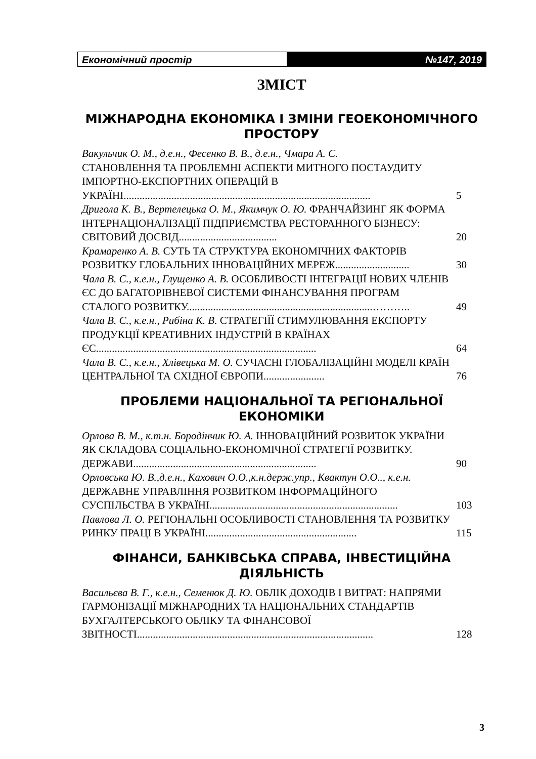Економічний простір №147, 2019
ЗМІСТ
МІЖНАРОДНА ЕКОНОМІКА І ЗМІНИ ГЕОЕКОНОМІЧНОГО ПРОСТОРУ
Вакульчик О. М., д.е.н., Фесенко В. В., д.е.н., Чмара А. С.
СТАНОВЛЕННЯ ТА ПРОБЛЕМНІ АСПЕКТИ МИТНОГО ПОСТАУДИТУ ІМПОРТНО-ЕКСПОРТНИХ ОПЕРАЦІЙ В УКРАЇНІ.............................................................................................
5
Дригола К. В., Вертелецька О. М., Якимчук О. Ю. ФРАНЧАЙЗИНГ ЯК ФОРМА ІНТЕРНАЦІОНАЛІЗАЦІЇ ПІДПРИЄМСТВА РЕСТОРАННОГО БІЗНЕСУ: СВІТОВИЙ ДОСВІД.....................................
20
Крамаренко А. В. СУТЬ ТА СТРУКТУРА ЕКОНОМІЧНИХ ФАКТОРІВ РОЗВИТКУ ГЛОБАЛЬНИХ ІННОВАЦІЙНИХ МЕРЕЖ............................
30
Чала В. С., к.е.н., Глущенко А. В. ОСОБЛИВОСТІ ІНТЕГРАЦІЇ НОВИХ ЧЛЕНІВ ЄС ДО БАГАТОРІВНЕВОЇ СИСТЕМИ ФІНАНСУВАННЯ ПРОГРАМ СТАЛОГО РОЗВИТКУ......................................................................………..
49
Чала В. С., к.е.н., Рибіна К. В. СТРАТЕГІЇЇ СТИМУЛЮВАННЯ ЕКСПОРТУ ПРОДУКЦІЇ КРЕАТИВНИХ ІНДУСТРІЙ В КРАЇНАХ ЄС...................................................................................
64
Чала В. С., к.е.н., Хлівецька М. О. СУЧАСНІ ГЛОБАЛІЗАЦІЙНІ МОДЕЛІ КРАЇН ЦЕНТРАЛЬНОЇ ТА СХІДНОЇ ЄВРОПИ.......................
76
ПРОБЛЕМИ НАЦІОНАЛЬНОЇ ТА РЕГІОНАЛЬНОЇ ЕКОНОМІКИ
Орлова В. М., к.т.н. Бородінчик Ю. А. ІННОВАЦІЙНИЙ РОЗВИТОК УКРАЇНИ ЯК СКЛАДОВА СОЦІАЛЬНО-ЕКОНОМІЧНОЇ СТРАТЕГІЇ РОЗВИТКУ. ДЕРЖАВИ.....................................................................
90
Орловська Ю. В.,д.е.н., Кахович О.О.,к.н.держ.упр., Квактун О.О.., к.е.н. ДЕРЖАВНЕ УПРАВЛІННЯ РОЗВИТКОМ ІНФОРМАЦІЙНОГО СУСПІЛЬСТВА В УКРАЇНІ.......................................................................
103
Павлова Л. О. РЕГІОНАЛЬНІ ОСОБЛИВОСТІ СТАНОВЛЕННЯ ТА РОЗВИТКУ РИНКУ ПРАЦІ В УКРАЇНІ.........................................................
115
ФІНАНСИ, БАНКІВСЬКА СПРАВА, ІНВЕСТИЦІЙНА ДІЯЛЬНІСТЬ
Васильєва В. Г., к.е.н., Семенюк Д. Ю. ОБЛІК ДОХОДІВ І ВИТРАТ: НАПРЯМИ ГАРМОНІЗАЦІЇ МІЖНАРОДНИХ ТА НАЦІОНАЛЬНИХ СТАНДАРТІВ БУХГАЛТЕРСЬКОГО ОБЛІКУ ТА ФІНАНСОВОЇ ЗВІТНОСТІ.........................................................................................
128
3